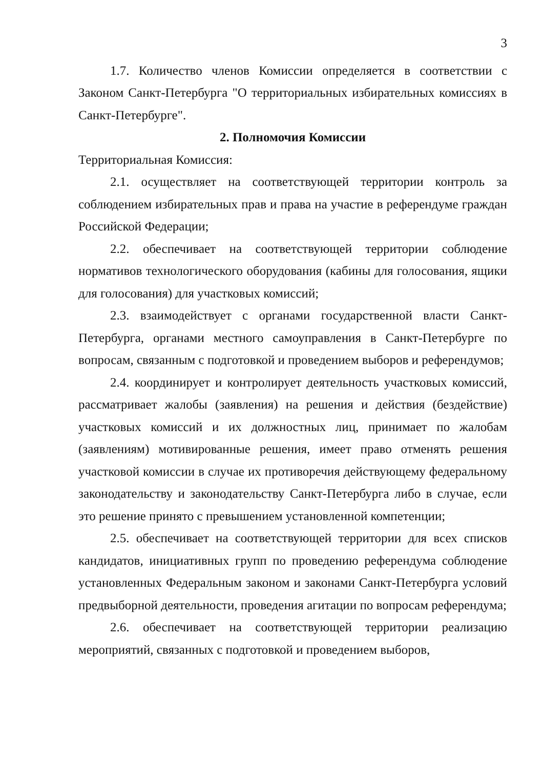3
1.7. Количество членов Комиссии определяется в соответствии с Законом Санкт-Петербурга "О территориальных избирательных комиссиях в Санкт-Петербурге".
2. Полномочия Комиссии
Территориальная Комиссия:
2.1. осуществляет на соответствующей территории контроль за соблюдением избирательных прав и права на участие в референдуме граждан Российской Федерации;
2.2. обеспечивает на соответствующей территории соблюдение нормативов технологического оборудования (кабины для голосования, ящики для голосования) для участковых комиссий;
2.3. взаимодействует с органами государственной власти Санкт-Петербурга, органами местного самоуправления в Санкт-Петербурге по вопросам, связанным с подготовкой и проведением выборов и референдумов;
2.4. координирует и контролирует деятельность участковых комиссий, рассматривает жалобы (заявления) на решения и действия (бездействие) участковых комиссий и их должностных лиц, принимает по жалобам (заявлениям) мотивированные решения, имеет право отменять решения участковой комиссии в случае их противоречия действующему федеральному законодательству и законодательству Санкт-Петербурга либо в случае, если это решение принято с превышением установленной компетенции;
2.5. обеспечивает на соответствующей территории для всех списков кандидатов, инициативных групп по проведению референдума соблюдение установленных Федеральным законом и законами Санкт-Петербурга условий предвыборной деятельности, проведения агитации по вопросам референдума;
2.6. обеспечивает на соответствующей территории реализацию мероприятий, связанных с подготовкой и проведением выборов,